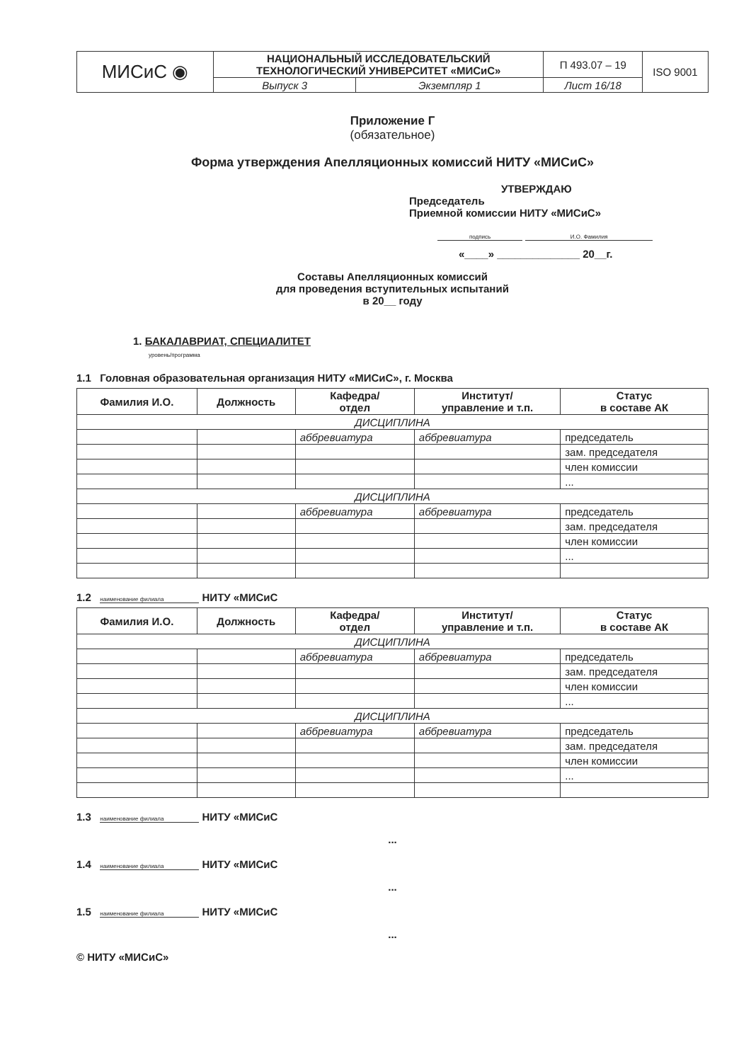| МИСиС ◉ | НАЦИОНАЛЬНЫЙ ИССЛЕДОВАТЕЛЬСКИЙ ТЕХНОЛОГИЧЕСКИЙ УНИВЕРСИТЕТ «МИСиС» | | П 493.07 – 19 | ISO 9001 |
| | Выпуск 3 | Экземпляр 1 | Лист 16/18 | |
Приложение Г
(обязательное)
Форма утверждения Апелляционных комиссий НИТУ «МИСиС»
УТВЕРЖДАЮ
Председатель
Приемной комиссии НИТУ «МИСиС»
подпись И.О. Фамилия
«____» ______________ 20__г.
Составы Апелляционных комиссий
для проведения вступительных испытаний
в 20__ году
1. БАКАЛАВРИАТ, СПЕЦИАЛИТЕТ
уровень/программа
1.1 Головная образовательная организация НИТУ «МИСиС», г. Москва
| Фамилия И.О. | Должность | Кафедра/ отдел | Институт/ управление и т.п. | Статус в составе АК |
| --- | --- | --- | --- | --- |
| ДИСЦИПЛИНА | | | | |
| | | аббревиатура | аббревиатура | председатель |
| | | | | зам. председателя |
| | | | | член комиссии |
| | | | | ... |
| ДИСЦИПЛИНА | | | | |
| | | аббревиатура | аббревиатура | председатель |
| | | | | зам. председателя |
| | | | | член комиссии |
| | | | | ... |
1.2 наименование филиала НИТУ «МИСиС
| Фамилия И.О. | Должность | Кафедра/ отдел | Институт/ управление и т.п. | Статус в составе АК |
| --- | --- | --- | --- | --- |
| ДИСЦИПЛИНА | | | | |
| | | аббревиатура | аббревиатура | председатель |
| | | | | зам. председателя |
| | | | | член комиссии |
| | | | | ... |
| ДИСЦИПЛИНА | | | | |
| | | аббревиатура | аббревиатура | председатель |
| | | | | зам. председателя |
| | | | | член комиссии |
| | | | | ... |
1.3 наименование филиала НИТУ «МИСиС
...
1.4 наименование филиала НИТУ «МИСиС
...
1.5 наименование филиала НИТУ «МИСиС
...
© НИТУ «МИСиС»